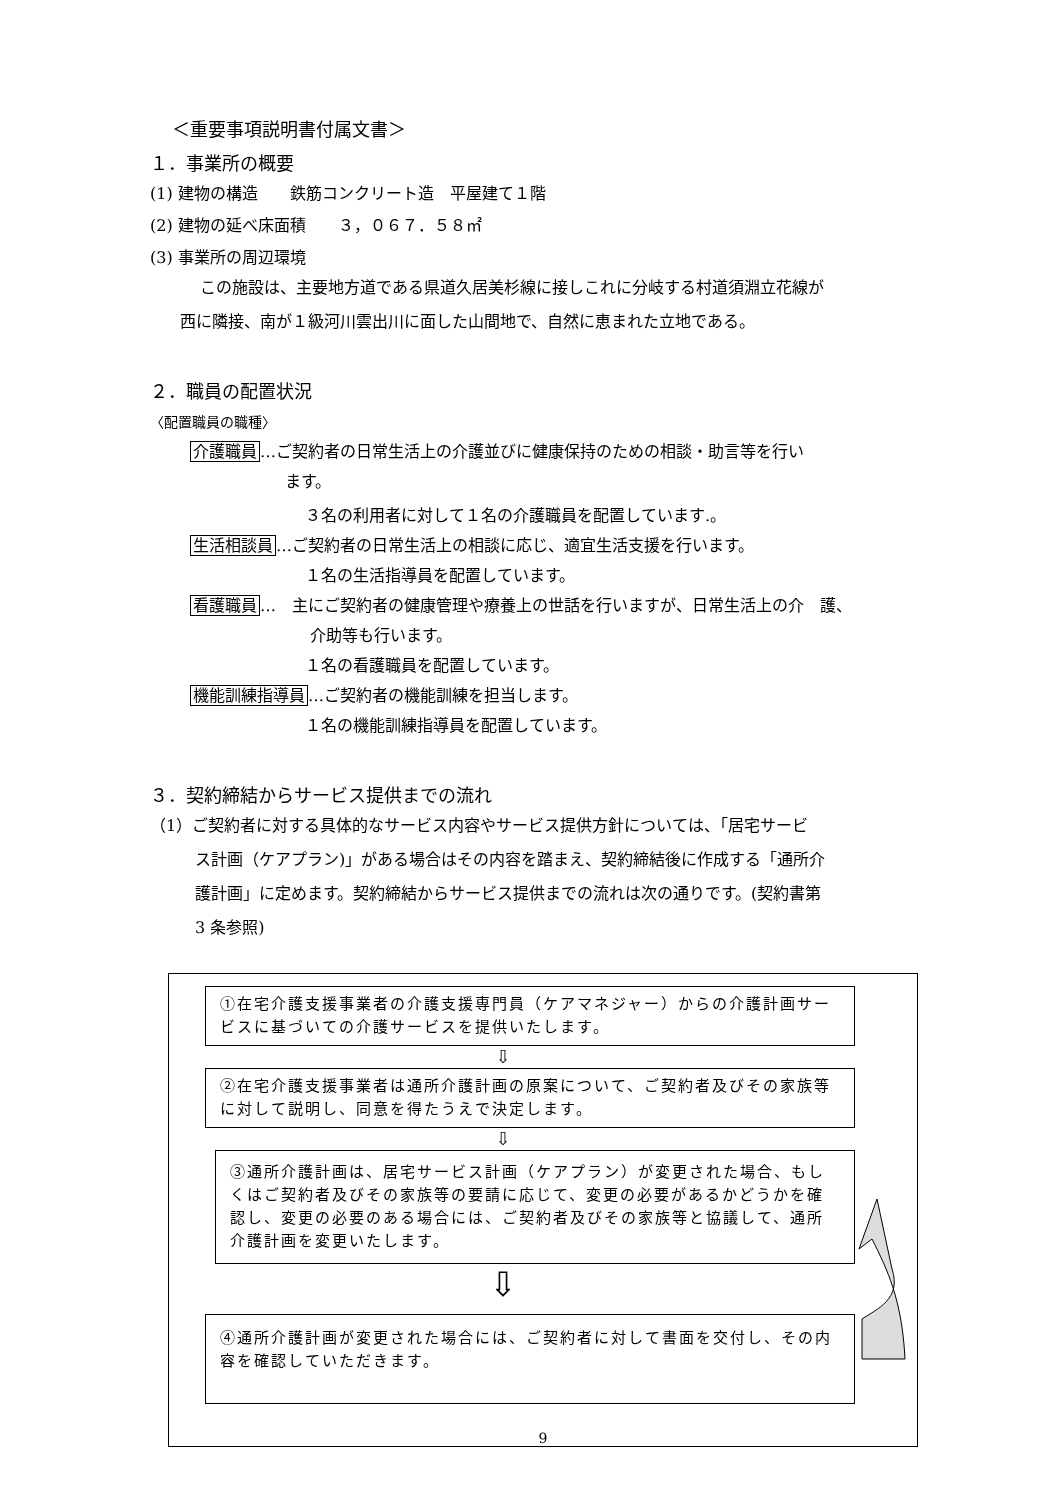＜重要事項説明書付属文書＞
１．事業所の概要
(1) 建物の構造　　鉄筋コンクリート造　平屋建て１階
(2) 建物の延べ床面積　　３，０６７．５８㎡
(3) 事業所の周辺環境
この施設は、主要地方道である県道久居美杉線に接しこれに分岐する村道須淵立花線が
西に隣接、南が１級河川雲出川に面した山間地で、自然に恵まれた立地である。
２．職員の配置状況
〈配置職員の職種〉
介護職員…ご契約者の日常生活上の介護並びに健康保持のための相談・助言等を行い
ます。
３名の利用者に対して１名の介護職員を配置しています.。
生活相談員…ご契約者の日常生活上の相談に応じ、適宜生活支援を行います。
１名の生活指導員を配置しています。
看護職員…　主にご契約者の健康管理や療養上の世話を行いますが、日常生活上の介　護、
介助等も行います。
１名の看護職員を配置しています。
機能訓練指導員…ご契約者の機能訓練を担当します。
１名の機能訓練指導員を配置しています。
３．契約締結からサービス提供までの流れ
（1）ご契約者に対する具体的なサービス内容やサービス提供方針については、「居宅サービ
ス計画（ケアプラン)」がある場合はその内容を踏まえ、契約締結後に作成する「通所介
護計画」に定めます。契約締結からサービス提供までの流れは次の通りです。(契約書第
3 条参照)
①在宅介護支援事業者の介護支援専門員（ケアマネジャー）からの介護計画サービスに基づいての介護サービスを提供いたします。
⇩
②在宅介護支援事業者は通所介護計画の原案について、ご契約者及びその家族等に対して説明し、同意を得たうえで決定します。
⇩
③通所介護計画は、居宅サービス計画（ケアプラン）が変更された場合、もしくはご契約者及びその家族等の要請に応じて、変更の必要があるかどうかを確認し、変更の必要のある場合には、ご契約者及びその家族等と協議して、通所介護計画を変更いたします。
⇩
④通所介護計画が変更された場合には、ご契約者に対して書面を交付し、その内容を確認していただきます。
9